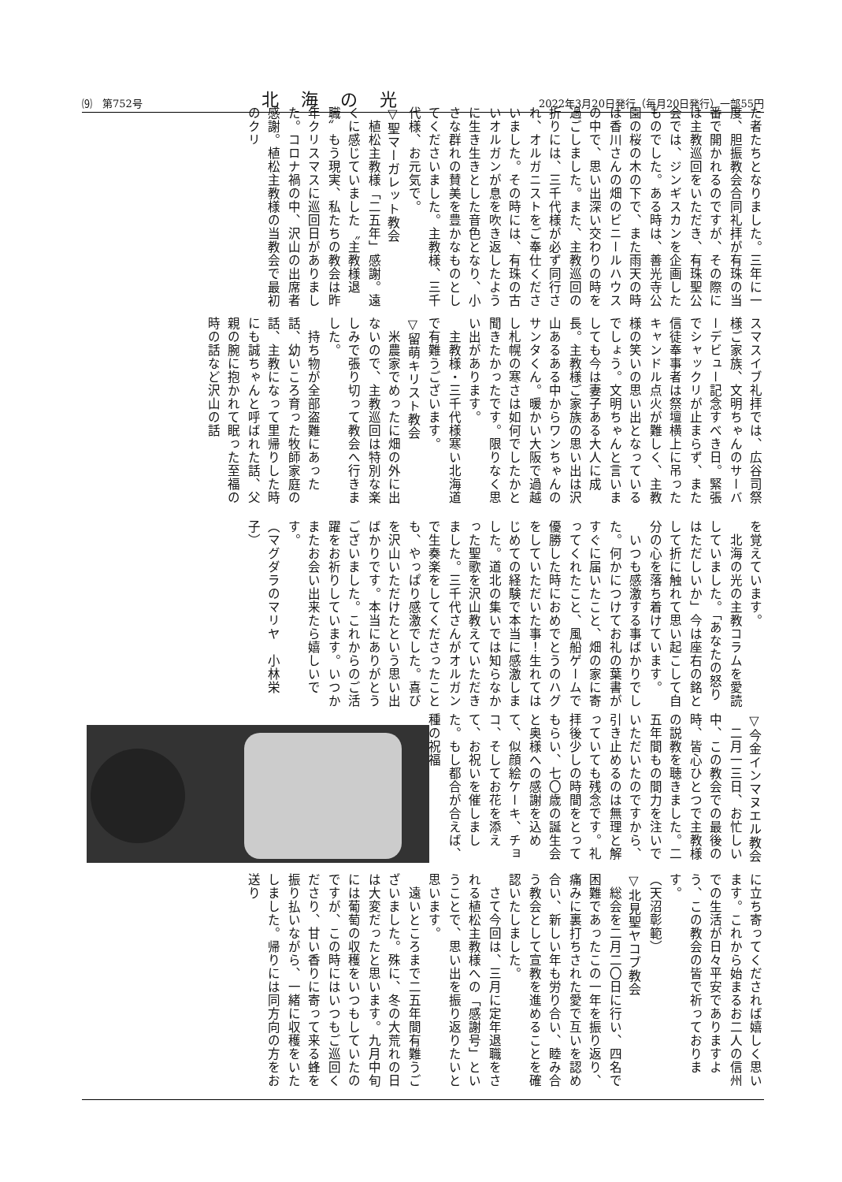⑼　第752号 北海の光 2022年3月20日発行（毎月20日発行）一部55円
た者たちとなりました。三年に一度、胆振教会合同礼拝が有珠の当番で開かれるのですが、その際には主教巡回をいただき、有珠聖公会では、ジンギスカンを企画したものでした。ある時は、善光寺公園の桜の木の下で、また雨天の時は香川さんの畑のビニールハウスの中で、思い出深い交わりの時を過ごしました。また、主教巡回の折りには、三千代様が必ず同行され、オルガニストをご奉仕くださいました。その時には、有珠の古いオルガンが息を吹き返したように生き生きとした音色となり、小さな群れの賛美を豊かなものとしてくださいました。主教様、三千代様、お元気で。
▽聖マーガレット教会
　植松主教様「二五年」感謝。遠くに感じていました〝主教様退職〟もう現実、私たちの教会は昨年クリスマスに巡回日がありました。コロナ禍の中、沢山の出席者感謝。植松主教様の当教会で最初のクリ
スマスイブ礼拝では、広谷司祭様ご家族、文明ちゃんのサーバーデビュー記念すべき日。緊張でシャックリが止まらず、また信徒奉事者は祭壇横上に吊ったキャンドル点火が難しく、主教様の笑いの思い出となっているでしょう。文明ちゃんと言いましても今は妻子ある大人に成長。主教様ご家族の思い出は沢山あるある中からワンちゃんのサンタくん。暖かい大阪で過越し札幌の寒さは如何でしたかと聞きたかったです。限りなく思い出があります。
　主教様・三千代様寒い北海道で有難うございます。
▽留萌キリスト教会
　米農家でめったに畑の外に出ないので、主教巡回は特別な楽しみで張り切って教会へ行きました。
　持ち物が全部盗難にあった話、幼いころ育った牧師家庭の話、主教になって里帰りした時にも誠ちゃんと呼ばれた話、父親の腕に抱かれて眠った至福の時の話など沢山の話
を覚えています。
　北海の光の主教コラムを愛読していました。「あなたの怒りはただしいか」今は座右の銘として折に触れて思い起こして自分の心を落ち着けています。
　いつも感激する事ばかりでした。何かにつけてお礼の葉書がすぐに届いたこと、畑の家に寄ってくれたこと、風船ゲームで優勝した時におめでとうのハグをしていただいた事！生れてはじめての経験で本当に感激しました。道北の集いでは知らなかった聖歌を沢山教えていただきました。三千代さんがオルガンで生奏楽をしてくださったことも、やっぱり感激でした。喜びを沢山いただけたという思い出ばかりです。本当にありがとうございました。これからのご活躍をお祈りしています。いつかまたお会い出来たら嬉しいです。
（マグダラのマリヤ　小林栄子）
▽今金インマヌエル教会
　二月一三日、お忙しい中、この教会での最後の時、皆心ひとつで主教様の説教を聴きました。二五年間もの間力を注いでいただいたのですから、引き止めるのは無理と解っていても残念です。礼拝後少しの時間をとってもらい、七〇歳の誕生会と奥様への感謝を込めて、似顔絵ケーキ、チョコ、そしてお花を添えて、お祝いを催しました。もし都合が合えば、種の祝福
に立ち寄ってくだされば嬉しく思います。これから始まるお二人の信州での生活が日々平安でありますよう、この教会の皆で祈っております。
（天沼彰範）
▽北見聖ヤコブ教会
　総会を二月二〇日に行い、四名で困難であったこの一年を振り返り、痛みに裏打ちされた愛で互いを認め合い、新しい年も労り合い、睦み合う教会として宣教を進めることを確認いたしました。
　さて今回は、三月に定年退職をされる植松主教様への「感謝号」ということで、思い出を振り返りたいと思います。
　遠いところまで二五年間有難うございました。殊に、冬の大荒れの日は大変だったと思います。九月中旬には葡萄の収穫をいつもしていたのですが、この時にはいつもご巡回くださり、甘い香りに寄って来る蜂を振り払いながら、一緒に収穫をいたしました。帰りには同方向の方をお送り